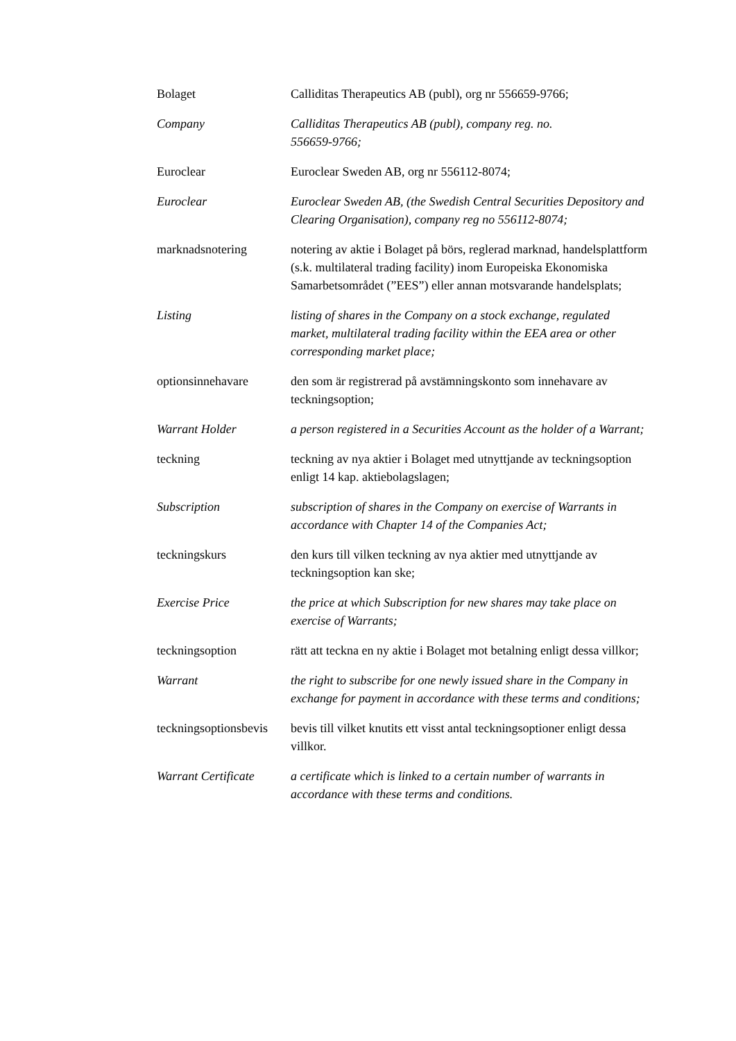| Bolaget | Calliditas Therapeutics AB (publ), org nr 556659-9766; |
| Company | Calliditas Therapeutics AB (publ), company reg. no. 556659-9766; |
| Euroclear | Euroclear Sweden AB, org nr 556112-8074; |
| Euroclear | Euroclear Sweden AB, (the Swedish Central Securities Depository and Clearing Organisation), company reg no 556112-8074; |
| marknadsnotering | notering av aktie i Bolaget på börs, reglerad marknad, handelsplattform (s.k. multilateral trading facility) inom Europeiska Ekonomiska Samarbetsområdet (”EES”) eller annan motsvarande handelsplats; |
| Listing | listing of shares in the Company on a stock exchange, regulated market, multilateral trading facility within the EEA area or other corresponding market place; |
| optionsinnehavare | den som är registrerad på avstämningskonto som innehavare av teckningsoption; |
| Warrant Holder | a person registered in a Securities Account as the holder of a Warrant; |
| teckning | teckning av nya aktier i Bolaget med utnyttjande av teckningsoption enligt 14 kap. aktiebolagslagen; |
| Subscription | subscription of shares in the Company on exercise of Warrants in accordance with Chapter 14 of the Companies Act; |
| teckningskurs | den kurs till vilken teckning av nya aktier med utnyttjande av teckningsoption kan ske; |
| Exercise Price | the price at which Subscription for new shares may take place on exercise of Warrants; |
| teckningsoption | rätt att teckna en ny aktie i Bolaget mot betalning enligt dessa villkor; |
| Warrant | the right to subscribe for one newly issued share in the Company in exchange for payment in accordance with these terms and conditions; |
| teckningsoptionsbevis | bevis till vilket knutits ett visst antal teckningsoptioner enligt dessa villkor. |
| Warrant Certificate | a certificate which is linked to a certain number of warrants in accordance with these terms and conditions. |